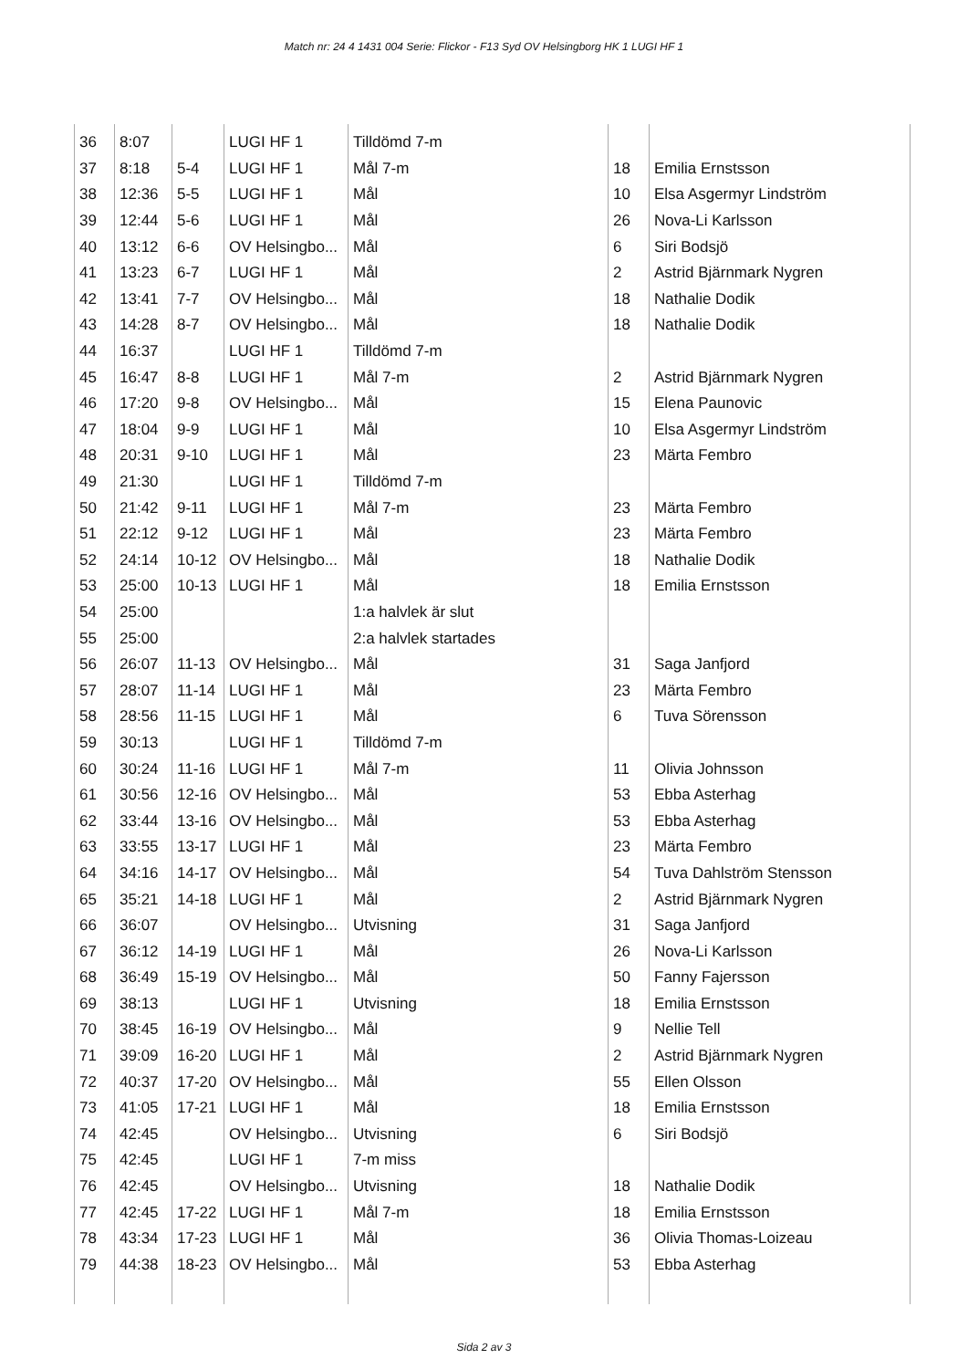Match nr: 24 4 1431 004 Serie: Flickor - F13 Syd OV Helsingborg HK 1 LUGI HF 1
| 36 | 8:07 | | LUGI HF 1 | Tilldömd 7-m | | |
| 37 | 8:18 | 5-4 | LUGI HF 1 | Mål 7-m | 18 | Emilia Ernstsson |
| 38 | 12:36 | 5-5 | LUGI HF 1 | Mål | 10 | Elsa Asgermyr Lindström |
| 39 | 12:44 | 5-6 | LUGI HF 1 | Mål | 26 | Nova-Li Karlsson |
| 40 | 13:12 | 6-6 | OV Helsingbo... | Mål | 6 | Siri Bodsjö |
| 41 | 13:23 | 6-7 | LUGI HF 1 | Mål | 2 | Astrid Bjärnmark Nygren |
| 42 | 13:41 | 7-7 | OV Helsingbo... | Mål | 18 | Nathalie Dodik |
| 43 | 14:28 | 8-7 | OV Helsingbo... | Mål | 18 | Nathalie Dodik |
| 44 | 16:37 | | LUGI HF 1 | Tilldömd 7-m | | |
| 45 | 16:47 | 8-8 | LUGI HF 1 | Mål 7-m | 2 | Astrid Bjärnmark Nygren |
| 46 | 17:20 | 9-8 | OV Helsingbo... | Mål | 15 | Elena Paunovic |
| 47 | 18:04 | 9-9 | LUGI HF 1 | Mål | 10 | Elsa Asgermyr Lindström |
| 48 | 20:31 | 9-10 | LUGI HF 1 | Mål | 23 | Märta Fembro |
| 49 | 21:30 | | LUGI HF 1 | Tilldömd 7-m | | |
| 50 | 21:42 | 9-11 | LUGI HF 1 | Mål 7-m | 23 | Märta Fembro |
| 51 | 22:12 | 9-12 | LUGI HF 1 | Mål | 23 | Märta Fembro |
| 52 | 24:14 | 10-12 | OV Helsingbo... | Mål | 18 | Nathalie Dodik |
| 53 | 25:00 | 10-13 | LUGI HF 1 | Mål | 18 | Emilia Ernstsson |
| 54 | 25:00 | | | 1:a halvlek är slut | | |
| 55 | 25:00 | | | 2:a halvlek startades | | |
| 56 | 26:07 | 11-13 | OV Helsingbo... | Mål | 31 | Saga Janfjord |
| 57 | 28:07 | 11-14 | LUGI HF 1 | Mål | 23 | Märta Fembro |
| 58 | 28:56 | 11-15 | LUGI HF 1 | Mål | 6 | Tuva Sörensson |
| 59 | 30:13 | | LUGI HF 1 | Tilldömd 7-m | | |
| 60 | 30:24 | 11-16 | LUGI HF 1 | Mål 7-m | 11 | Olivia Johnsson |
| 61 | 30:56 | 12-16 | OV Helsingbo... | Mål | 53 | Ebba Asterhag |
| 62 | 33:44 | 13-16 | OV Helsingbo... | Mål | 53 | Ebba Asterhag |
| 63 | 33:55 | 13-17 | LUGI HF 1 | Mål | 23 | Märta Fembro |
| 64 | 34:16 | 14-17 | OV Helsingbo... | Mål | 54 | Tuva Dahlström Stensson |
| 65 | 35:21 | 14-18 | LUGI HF 1 | Mål | 2 | Astrid Bjärnmark Nygren |
| 66 | 36:07 | | OV Helsingbo... | Utvisning | 31 | Saga Janfjord |
| 67 | 36:12 | 14-19 | LUGI HF 1 | Mål | 26 | Nova-Li Karlsson |
| 68 | 36:49 | 15-19 | OV Helsingbo... | Mål | 50 | Fanny Fajersson |
| 69 | 38:13 | | LUGI HF 1 | Utvisning | 18 | Emilia Ernstsson |
| 70 | 38:45 | 16-19 | OV Helsingbo... | Mål | 9 | Nellie Tell |
| 71 | 39:09 | 16-20 | LUGI HF 1 | Mål | 2 | Astrid Bjärnmark Nygren |
| 72 | 40:37 | 17-20 | OV Helsingbo... | Mål | 55 | Ellen Olsson |
| 73 | 41:05 | 17-21 | LUGI HF 1 | Mål | 18 | Emilia Ernstsson |
| 74 | 42:45 | | OV Helsingbo... | Utvisning | 6 | Siri Bodsjö |
| 75 | 42:45 | | LUGI HF 1 | 7-m miss | | |
| 76 | 42:45 | | OV Helsingbo... | Utvisning | 18 | Nathalie Dodik |
| 77 | 42:45 | 17-22 | LUGI HF 1 | Mål 7-m | 18 | Emilia Ernstsson |
| 78 | 43:34 | 17-23 | LUGI HF 1 | Mål | 36 | Olivia Thomas-Loizeau |
| 79 | 44:38 | 18-23 | OV Helsingbo... | Mål | 53 | Ebba Asterhag |
Sida 2 av 3